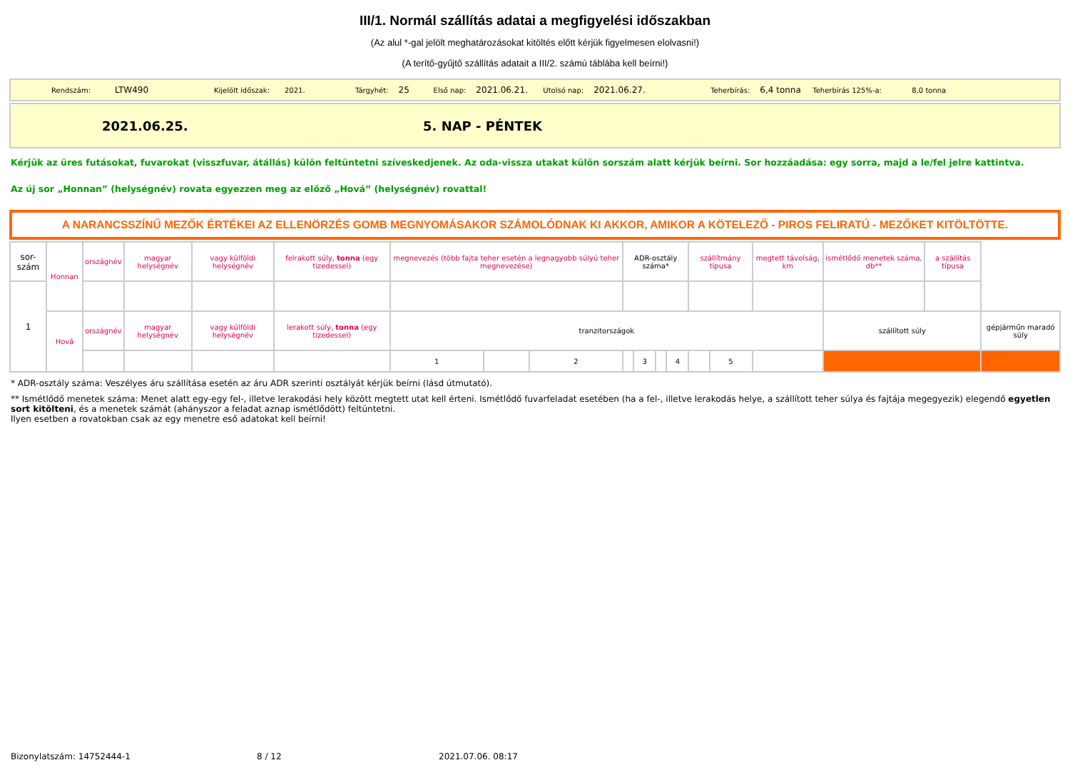III/1. Normál szállítás adatai a megfigyelési időszakban
(Az alul *-gal jelölt meghatározásokat kitöltés előtt kérjük figyelmesen elolvasni!)
(A terítő-gyűjtő szállítás adatait a III/2. számú táblába kell beírni!)
Rendszám: LTW490 Kijelölt időszak: 2021. Tárgyhét: 25 Első nap: 2021.06.21. Utolsó nap: 2021.06.27. Teherbírás: 6,4 tonna Teherbírás 125%-a: 8,0 tonna
2021.06.25. 5. NAP - PÉNTEK
Kérjük az üres futásokat, fuvarokat (visszfuvar, átállás) külön feltüntetni szíveskedjenek. Az oda-vissza utakat külön sorszám alatt kérjük beírni. Sor hozzáadása: egy sorra, majd a le/fel jelre kattintva.
Az új sor „Honnan” (helységnév) rovata egyezzen meg az előző „Hová” (helységnév) rovattal!
A NARANCSSZÍNŰ MEZŐK ÉRTÉKEI AZ ELLENÖRZÉS GOMB MEGNYOMÁSAKOR SZÁMOLÓDNAK KI AKKOR, AMIKOR A KÖTELEZŐ - PIROS FELIRATÚ - MEZŐKET KITÖLTÖTTE.
| sor-szám | Honnan | országnév | magyar helységnév | vagy külföldi helységnév | felrakott súly, tonna (egy tizedessel) | megnevezés (több fajta teher esetén a legnagyobb súlyú teher megnevezése) | | | ADR-osztály száma* | | | | szállítmány típusa | | megtett távolság, km | ismétlődő menetek száma, db** | a szállítás típusa | |
| 1 | | | | | | | | | | | | | | | | | | |
| | Hová | országnév | magyar helységnév | vagy külföldi helységnév | lerakott súly, tonna (egy tizedessel) | tranzitországok | | | | | | | | | | szállított súly | | gépjárműn maradó súly |
| | | | | | | 1 | | 2 | | 3 | | 4 | | 5 | | | | |
* ADR-osztály száma: Veszélyes áru szállítása esetén az áru ADR szerinti osztályát kérjük beírni (lásd útmutató).
** Ismétlődő menetek száma: Menet alatt egy-egy fel-, illetve lerakodási hely között megtett utat kell érteni. Ismétlődő fuvarfeladat esetében (ha a fel-, illetve lerakodás helye, a szállított teher súlya és fajtája megegyezik) elegendő egyetlen sort kitölteni, és a menetek számát (ahányszor a feladat aznap ismétlődött) feltüntetni.
Ilyen esetben a rovatokban csak az egy menetre eső adatokat kell beírni!
Bizonylatszám: 14752444-1 8 / 12 2021.07.06. 08:17